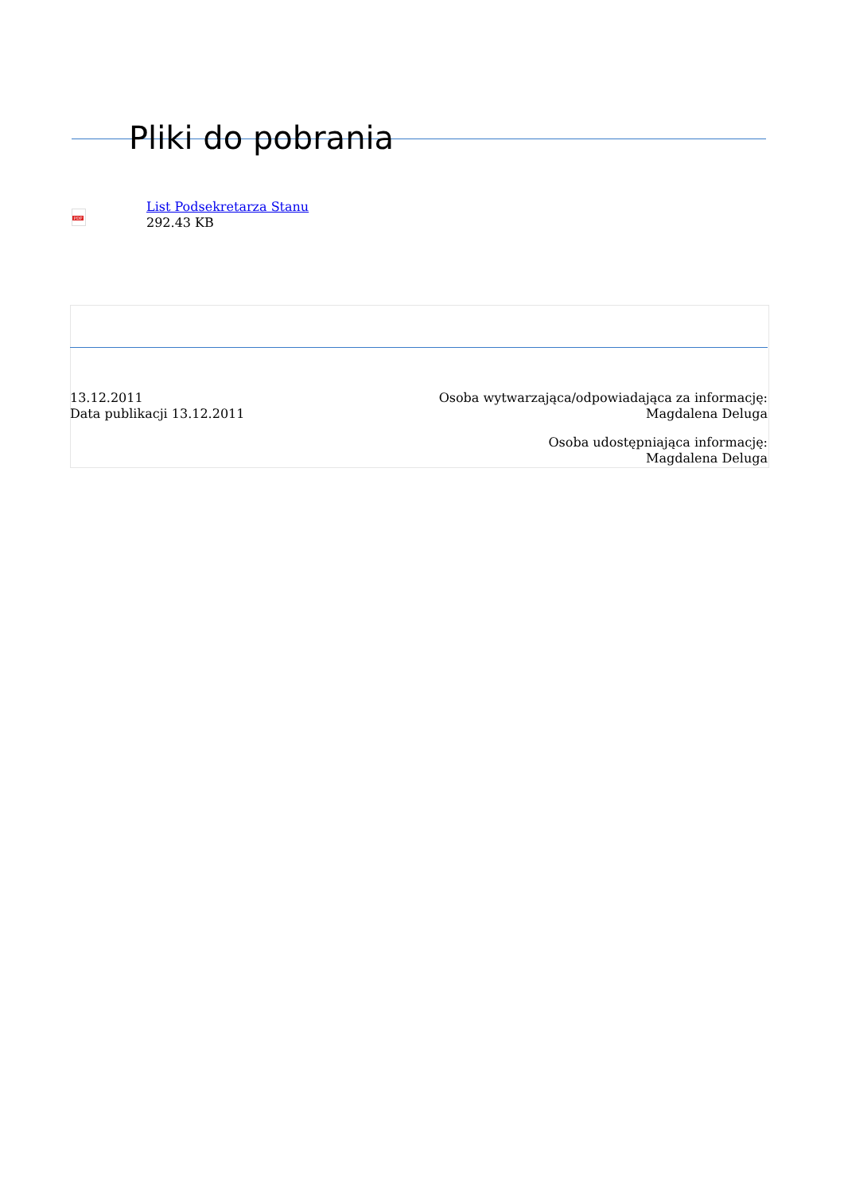Pliki do pobrania
PDF
List Podsekretarza Stanu
292.43 KB
13.12.2011
Data publikacji 13.12.2011
Osoba wytwarzająca/odpowiadająca za informację:
Magdalena Deluga
Osoba udostępniająca informację:
Magdalena Deluga